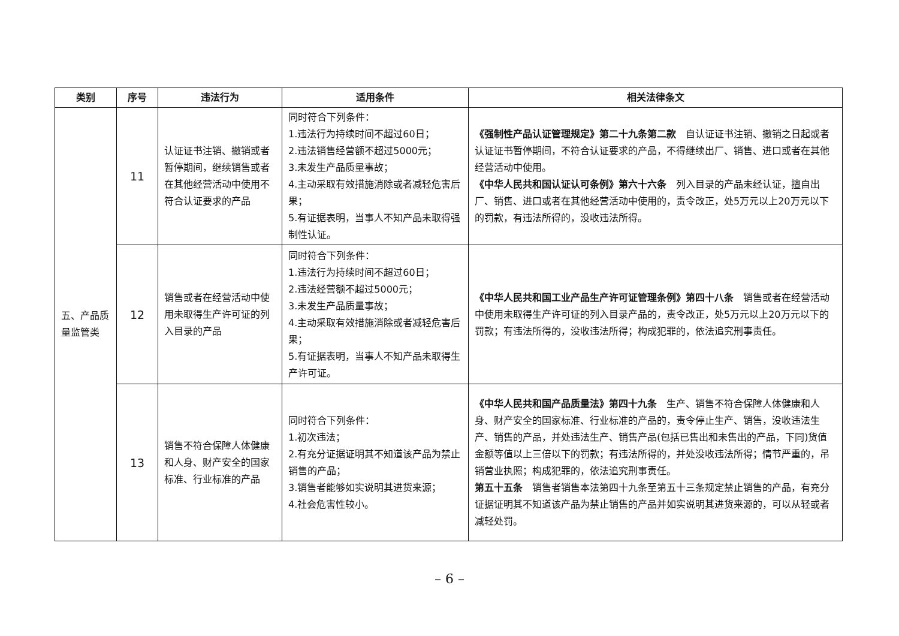| 类别 | 序号 | 违法行为 | 适用条件 | 相关法律条文 |
| --- | --- | --- | --- | --- |
| 五、产品质量监管类 | 11 | 认证证书注销、撤销或者暂停期间，继续销售或者在其他经营活动中使用不符合认证要求的产品 | 同时符合下列条件： 1.违法行为持续时间不超过60日； 2.违法销售经营额不超过5000元； 3.未发生产品质量事故； 4.主动采取有效措施消除或者减轻危害后果； 5.有证据表明，当事人不知产品未取得强制性认证。 | 《强制性产品认证管理规定》第二十九条第二款 自认证证书注销、撤销之日起或者认证证书暂停期间，不符合认证要求的产品，不得继续出厂、销售、进口或者在其他经营活动中使用。 《中华人民共和国认证认可条例》第六十六条 列入目录的产品未经认证，擅自出厂、销售、进口或者在其他经营活动中使用的，责令改正，处5万元以上20万元以下的罚款，有违法所得的，没收违法所得。 |
| | 12 | 销售或者在经营活动中使用未取得生产许可证的列入目录的产品 | 同时符合下列条件： 1.违法行为持续时间不超过60日； 2.违法经营额不超过5000元； 3.未发生产品质量事故； 4.主动采取有效措施消除或者减轻危害后果； 5.有证据表明，当事人不知产品未取得生产许可证。 | 《中华人民共和国工业产品生产许可证管理条例》第四十八条 销售或者在经营活动中使用未取得生产许可证的列入目录产品的，责令改正，处5万元以上20万元以下的罚款；有违法所得的，没收违法所得；构成犯罪的，依法追究刑事责任。 |
| | 13 | 销售不符合保障人体健康和人身、财产安全的国家标准、行业标准的产品 | 同时符合下列条件： 1.初次违法； 2.有充分证据证明其不知道该产品为禁止销售的产品； 3.销售者能够如实说明其进货来源； 4.社会危害性较小。 | 《中华人民共和国产品质量法》第四十九条 生产、销售不符合保障人体健康和人身、财产安全的国家标准、行业标准的产品的，责令停止生产、销售，没收违法生产、销售的产品，并处违法生产、销售产品(包括已售出和未售出的产品，下同)货值金额等值以上三倍以下的罚款；有违法所得的，并处没收违法所得；情节严重的，吊销营业执照；构成犯罪的，依法追究刑事责任。 第五十五条 销售者销售本法第四十九条至第五十三条规定禁止销售的产品，有充分证据证明其不知道该产品为禁止销售的产品并如实说明其进货来源的，可以从轻或者减轻处罚。 |
– 6 –